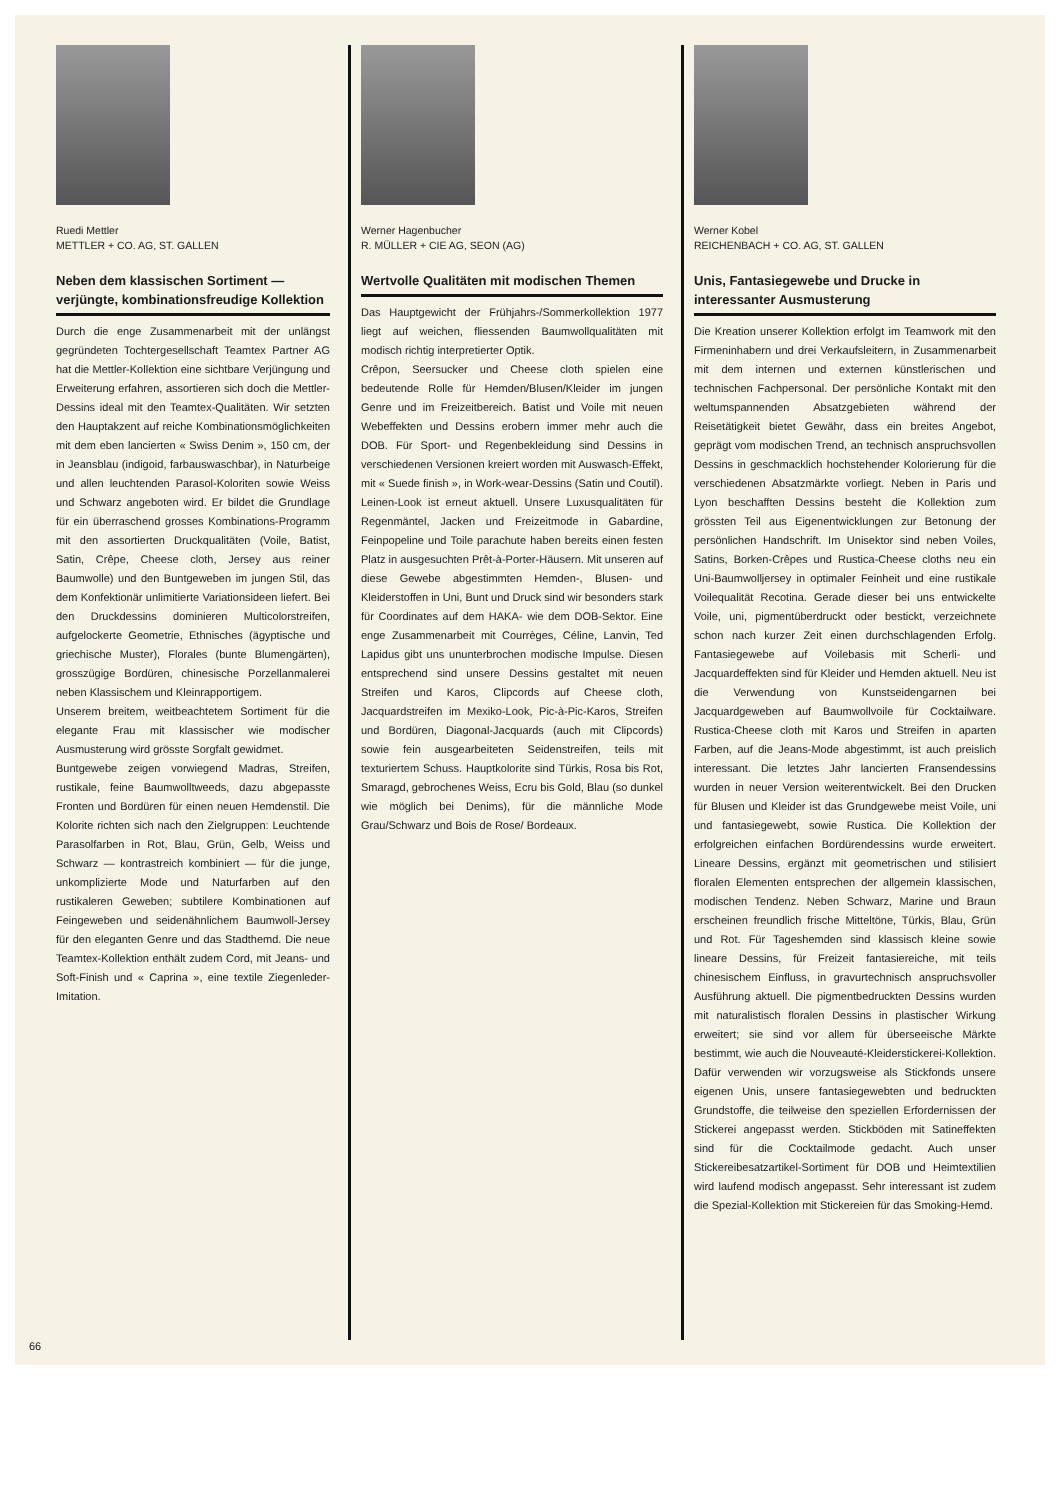Ruedi Mettler
METTLER + CO. AG, ST. GALLEN
Neben dem klassischen Sortiment — verjüngte, kombinationsfreudige Kollektion
Durch die enge Zusammenarbeit mit der unlängst gegründeten Tochtergesellschaft Teamtex Partner AG hat die Mettler-Kollektion eine sichtbare Verjüngung und Erweiterung erfahren, assortieren sich doch die Mettler-Dessins ideal mit den Teamtex-Qualitäten. Wir setzten den Hauptakzent auf reiche Kombinationsmöglichkeiten mit dem eben lancierten « Swiss Denim », 150 cm, der in Jeansblau (indigoid, farbauswaschbar), in Naturbeige und allen leuchtenden Parasol-Koloriten sowie Weiss und Schwarz angeboten wird. Er bildet die Grundlage für ein überraschend grosses Kombinations-Programm mit den assortierten Druckqualitäten (Voile, Batist, Satin, Crêpe, Cheese cloth, Jersey aus reiner Baumwolle) und den Buntgeweben im jungen Stil, das dem Konfektionär unlimitierte Variationsideen liefert. Bei den Druckdessins dominieren Multicolorstreifen, aufgelockerte Geometrie, Ethnisches (ägyptische und griechische Muster), Florales (bunte Blumengärten), grosszügige Bordüren, chinesische Porzellanmalerei neben Klassischem und Kleinrapportigem.
Unserem breitem, weitbeachtetem Sortiment für die elegante Frau mit klassischer wie modischer Ausmusterung wird grösste Sorgfalt gewidmet.
Buntgewebe zeigen vorwiegend Madras, Streifen, rustikale, feine Baumwolltweeds, dazu abgepasste Fronten und Bordüren für einen neuen Hemdenstil. Die Kolorite richten sich nach den Zielgruppen: Leuchtende Parasolfarben in Rot, Blau, Grün, Gelb, Weiss und Schwarz — kontrastreich kombiniert — für die junge, unkomplizierte Mode und Naturfarben auf den rustikaleren Geweben; subtilere Kombinationen auf Feingeweben und seidenähnlichem Baumwoll-Jersey für den eleganten Genre und das Stadthemd. Die neue Teamtex-Kollektion enthält zudem Cord, mit Jeans- und Soft-Finish und « Caprina », eine textile Ziegenleder-Imitation.
Werner Hagenbucher
R. MÜLLER + CIE AG, SEON (AG)
Wertvolle Qualitäten mit modischen Themen
Das Hauptgewicht der Frühjahrs-/Sommerkollektion 1977 liegt auf weichen, fliessenden Baumwollqualitäten mit modisch richtig interpretierter Optik.
Crêpon, Seersucker und Cheese cloth spielen eine bedeutende Rolle für Hemden/Blusen/Kleider im jungen Genre und im Freizeitbereich. Batist und Voile mit neuen Webeffekten und Dessins erobern immer mehr auch die DOB. Für Sport- und Regenbekleidung sind Dessins in verschiedenen Versionen kreiert worden mit Auswasch-Effekt, mit « Suede finish », in Work-wear-Dessins (Satin und Coutil). Leinen-Look ist erneut aktuell. Unsere Luxusqualitäten für Regenmäntel, Jacken und Freizeitmode in Gabardine, Feinpopeline und Toile parachute haben bereits einen festen Platz in ausgesuchten Prêt-à-Porter-Häusern. Mit unseren auf diese Gewebe abgestimmten Hemden-, Blusen- und Kleiderstoffen in Uni, Bunt und Druck sind wir besonders stark für Coordinates auf dem HAKA- wie dem DOB-Sektor. Eine enge Zusammenarbeit mit Courrèges, Céline, Lanvin, Ted Lapidus gibt uns ununterbrochen modische Impulse. Diesen entsprechend sind unsere Dessins gestaltet mit neuen Streifen und Karos, Clipcords auf Cheese cloth, Jacquardstreifen im Mexiko-Look, Pic-à-Pic-Karos, Streifen und Bordüren, Diagonal-Jacquards (auch mit Clipcords) sowie fein ausgearbeiteten Seidenstreifen, teils mit texturiertem Schuss. Hauptkolorite sind Türkis, Rosa bis Rot, Smaragd, gebrochenes Weiss, Ecru bis Gold, Blau (so dunkel wie möglich bei Denims), für die männliche Mode Grau/Schwarz und Bois de Rose/ Bordeaux.
Werner Kobel
REICHENBACH + CO. AG, ST. GALLEN
Unis, Fantasiegewebe und Drucke in interessanter Ausmusterung
Die Kreation unserer Kollektion erfolgt im Teamwork mit den Firmeninhabern und drei Verkaufsleitern, in Zusammenarbeit mit dem internen und externen künstlerischen und technischen Fachpersonal. Der persönliche Kontakt mit den weltumspannenden Absatzgebieten während der Reisetätigkeit bietet Gewähr, dass ein breites Angebot, geprägt vom modischen Trend, an technisch anspruchsvollen Dessins in geschmacklich hochstehender Kolorierung für die verschiedenen Absatzmärkte vorliegt. Neben in Paris und Lyon beschafften Dessins besteht die Kollektion zum grössten Teil aus Eigenentwicklungen zur Betonung der persönlichen Handschrift. Im Unisektor sind neben Voiles, Satins, Borken-Crêpes und Rustica-Cheese cloths neu ein Uni-Baumwolljersey in optimaler Feinheit und eine rustikale Voilequalität Recotina. Gerade dieser bei uns entwickelte Voile, uni, pigmentüberdruckt oder bestickt, verzeichnete schon nach kurzer Zeit einen durchschlagenden Erfolg. Fantasiegewebe auf Voilebasis mit Scherli- und Jacquardeffekten sind für Kleider und Hemden aktuell. Neu ist die Verwendung von Kunstseidengarnen bei Jacquardgeweben auf Baumwollvoile für Cocktailware. Rustica-Cheese cloth mit Karos und Streifen in aparten Farben, auf die Jeans-Mode abgestimmt, ist auch preislich interessant. Die letztes Jahr lancierten Fransendessins wurden in neuer Version weiterentwickelt. Bei den Drucken für Blusen und Kleider ist das Grundgewebe meist Voile, uni und fantasiegewebt, sowie Rustica. Die Kollektion der erfolgreichen einfachen Bordürendessins wurde erweitert. Lineare Dessins, ergänzt mit geometrischen und stilisiert floralen Elementen entsprechen der allgemein klassischen, modischen Tendenz. Neben Schwarz, Marine und Braun erscheinen freundlich frische Mitteltöne, Türkis, Blau, Grün und Rot. Für Tageshemden sind klassisch kleine sowie lineare Dessins, für Freizeit fantasiereiche, mit teils chinesischem Einfluss, in gravurtechnisch anspruchsvoller Ausführung aktuell. Die pigmentbedruckten Dessins wurden mit naturalistisch floralen Dessins in plastischer Wirkung erweitert; sie sind vor allem für überseeische Märkte bestimmt, wie auch die Nouveauté-Kleiderstickerei-Kollektion. Dafür verwenden wir vorzugsweise als Stickfonds unsere eigenen Unis, unsere fantasiegewebten und bedruckten Grundstoffe, die teilweise den speziellen Erfordernissen der Stickerei angepasst werden. Stickböden mit Satineffekten sind für die Cocktailmode gedacht. Auch unser Stickereibesatzartikel-Sortiment für DOB und Heimtextilien wird laufend modisch angepasst. Sehr interessant ist zudem die Spezial-Kollektion mit Stickereien für das Smoking-Hemd.
66